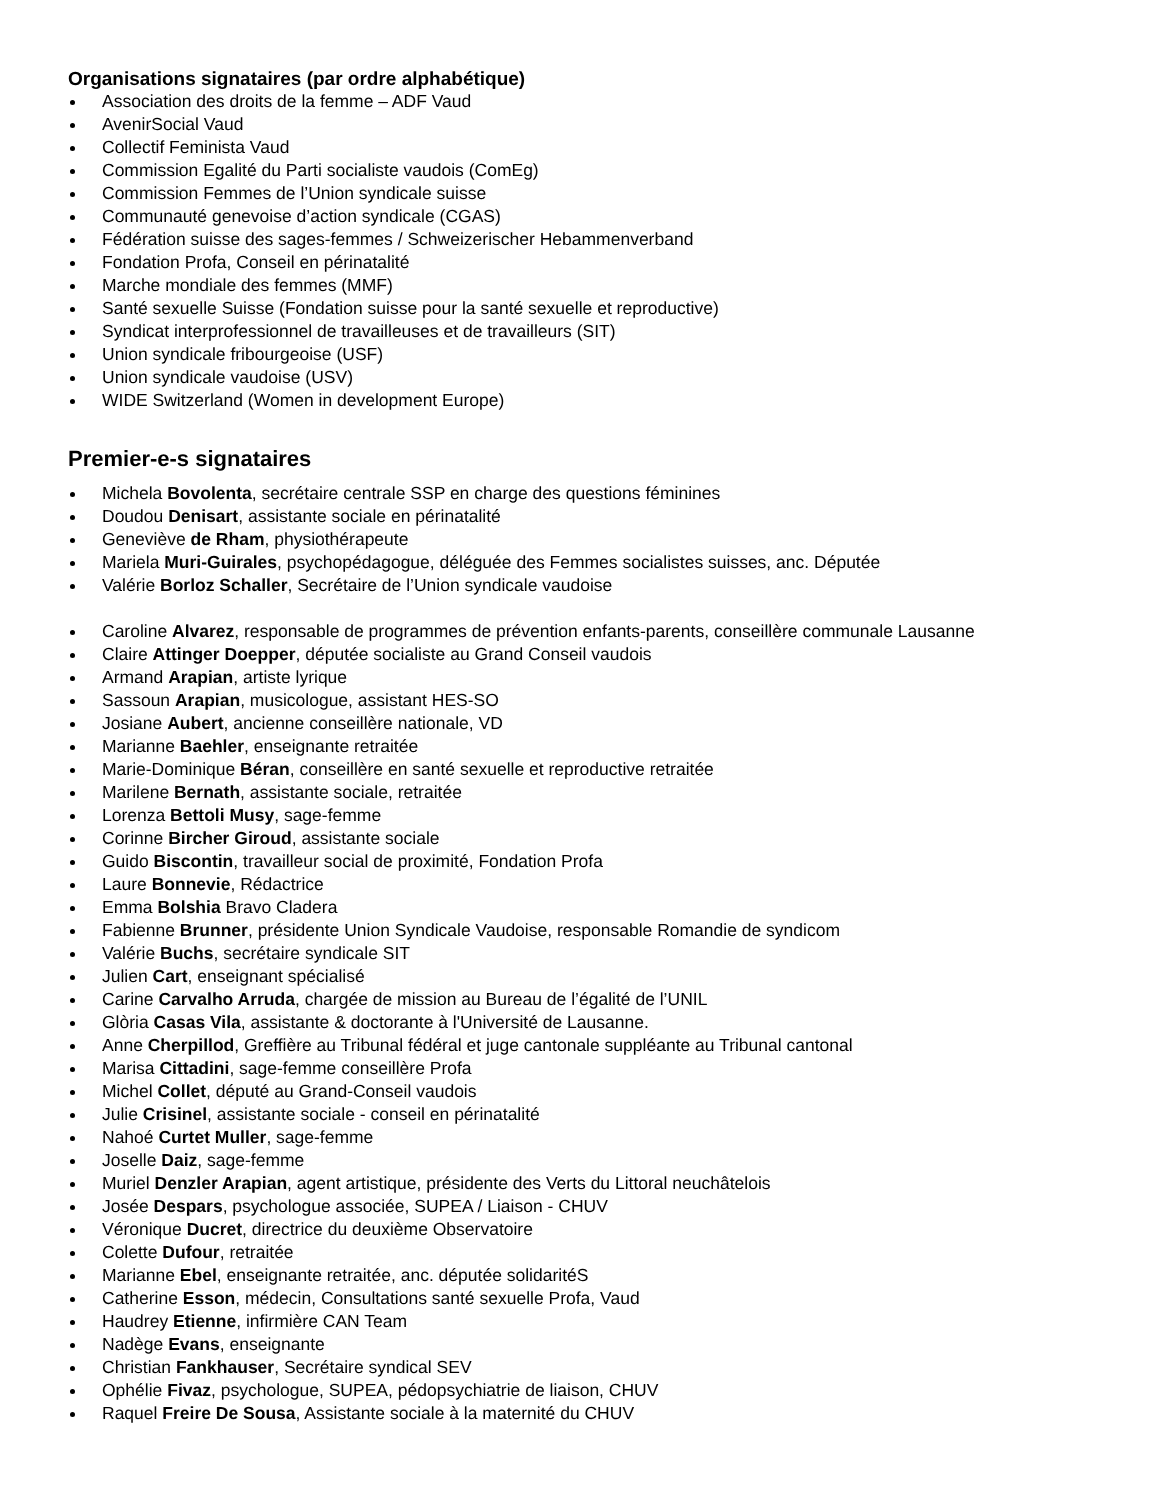Organisations signataires (par ordre alphabétique)
Association des droits de la femme – ADF Vaud
AvenirSocial Vaud
Collectif Feminista Vaud
Commission Egalité du Parti socialiste vaudois (ComEg)
Commission Femmes de l’Union syndicale suisse
Communauté genevoise d’action syndicale (CGAS)
Fédération suisse des sages-femmes / Schweizerischer Hebammenverband
Fondation Profa, Conseil en périnatalité
Marche mondiale des femmes (MMF)
Santé sexuelle Suisse (Fondation suisse pour la santé sexuelle et reproductive)
Syndicat interprofessionnel de travailleuses et de travailleurs (SIT)
Union syndicale fribourgeoise (USF)
Union syndicale vaudoise (USV)
WIDE Switzerland (Women in development Europe)
Premier-e-s signataires
Michela Bovolenta, secrétaire centrale SSP en charge des questions féminines
Doudou Denisart, assistante sociale en périnatalité
Geneviève de Rham, physiothérapeute
Mariela Muri-Guirales, psychopédagogue, déléguée des Femmes socialistes suisses, anc. Députée
Valérie Borloz Schaller, Secrétaire de l’Union syndicale vaudoise
Caroline Alvarez, responsable de programmes de prévention enfants-parents, conseillère communale Lausanne
Claire Attinger Doepper, députée socialiste au Grand Conseil vaudois
Armand Arapian, artiste lyrique
Sassoun Arapian, musicologue, assistant HES-SO
Josiane Aubert, ancienne conseillère nationale, VD
Marianne Baehler, enseignante retraitée
Marie-Dominique Béran, conseillère en santé sexuelle et reproductive retraitée
Marilene Bernath, assistante sociale, retraitée
Lorenza Bettoli Musy, sage-femme
Corinne Bircher Giroud, assistante sociale
Guido Biscontin, travailleur social de proximité, Fondation Profa
Laure Bonnevie, Rédactrice
Emma Bolshia Bravo Cladera
Fabienne Brunner, présidente Union Syndicale Vaudoise, responsable Romandie de syndicom
Valérie Buchs, secrétaire syndicale SIT
Julien Cart, enseignant spécialisé
Carine Carvalho Arruda, chargée de mission au Bureau de l’égalité de l’UNIL
Glòria Casas Vila, assistante & doctorante à l'Université de Lausanne.
Anne Cherpillod, Greffière au Tribunal fédéral et juge cantonale suppléante au Tribunal cantonal
Marisa Cittadini, sage-femme conseillère Profa
Michel Collet, député au Grand-Conseil vaudois
Julie Crisinel, assistante sociale - conseil en périnatalité
Nahoé Curtet Muller, sage-femme
Joselle Daiz, sage-femme
Muriel Denzler Arapian, agent artistique, présidente des Verts du Littoral neuchâtelois
Josée Despars, psychologue associée, SUPEA / Liaison - CHUV
Véronique Ducret, directrice du deuxième Observatoire
Colette Dufour, retraitée
Marianne Ebel, enseignante retraitée, anc. députée solidaritéS
Catherine Esson, médecin, Consultations santé sexuelle Profa, Vaud
Haudrey Etienne, infirmière CAN Team
Nadège Evans, enseignante
Christian Fankhauser, Secrétaire syndical SEV
Ophélie Fivaz, psychologue, SUPEA, pédopsychiatrie de liaison, CHUV
Raquel Freire De Sousa, Assistante sociale à la maternité du CHUV